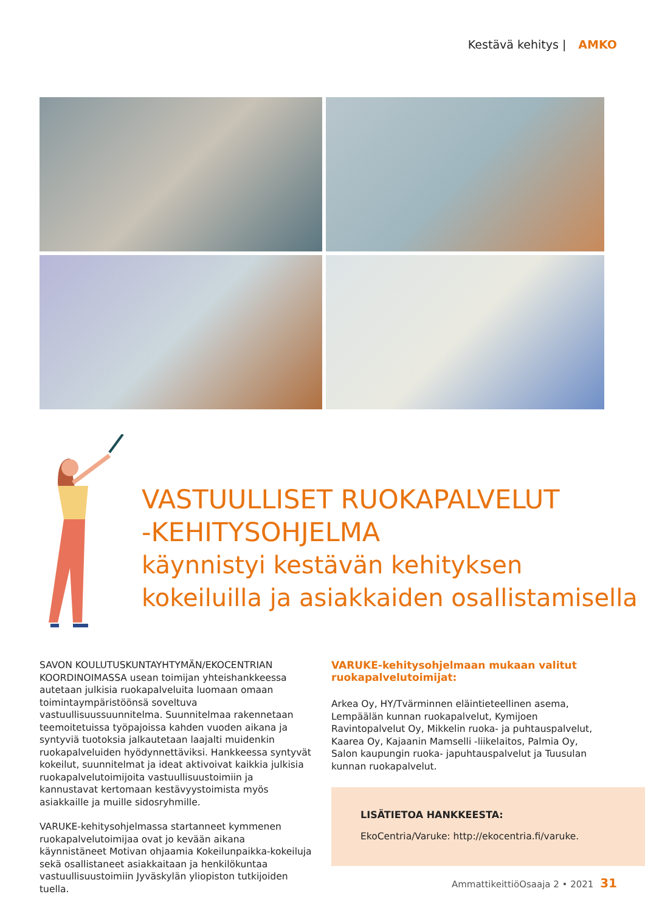Kestävä kehitys | AMKO
VASTUULLISET RUOKAPALVELUT
-KEHITYSOHJELMA
käynnistyi kestävän kehityksen
kokeiluilla ja asiakkaiden osallistamisella
SAVON KOULUTUSKUNTAYHTYMÄN/EKOCENTRIAN KOORDINOIMASSA usean toimijan yhteishankkeessa autetaan julkisia ruokapalveluita luomaan omaan toimintaympäristöönsä soveltuva vastuullisuussuunnitelma. Suunnitelmaa rakennetaan teemoitetuissa työpajoissa kahden vuoden aikana ja syntyviä tuotoksia jalkautetaan laajalti muidenkin ruokapalveluiden hyödynnettäviksi. Hankkeessa syntyvät kokeilut, suunnitelmat ja ideat aktivoivat kaikkia julkisia ruokapalvelutoimijoita vastuullisuustoimiin ja kannustavat kertomaan kestävyystoimista myös asiakkaille ja muille sidosryhmille.
VARUKE-kehitysohjelmassa startanneet kymmenen ruokapalvelutoimijaa ovat jo kevään aikana käynnistäneet Motivan ohjaamia Kokeilunpaikka-kokeiluja sekä osallistaneet asiakkaitaan ja henkilökuntaa vastuullisuustoimiin Jyväskylän yliopiston tutkijoiden tuella.
VARUKE-kehitysohjelmaan mukaan valitut ruokapalvelutoimijat:
Arkea Oy, HY/Tvärminnen eläintieteellinen asema, Lempäälän kunnan ruokapalvelut, Kymijoen Ravintopalvelut Oy, Mikkelin ruoka- ja puhtauspalvelut, Kaarea Oy, Kajaanin Mamselli -liikelaitos, Palmia Oy, Salon kaupungin ruoka- japuhtauspalvelut ja Tuusulan kunnan ruokapalvelut.
LISÄTIETOA HANKKEESTA:
EkoCentria/Varuke: http://ekocentria.fi/varuke.
AmmattikeittiöOsaaja 2 • 2021 31